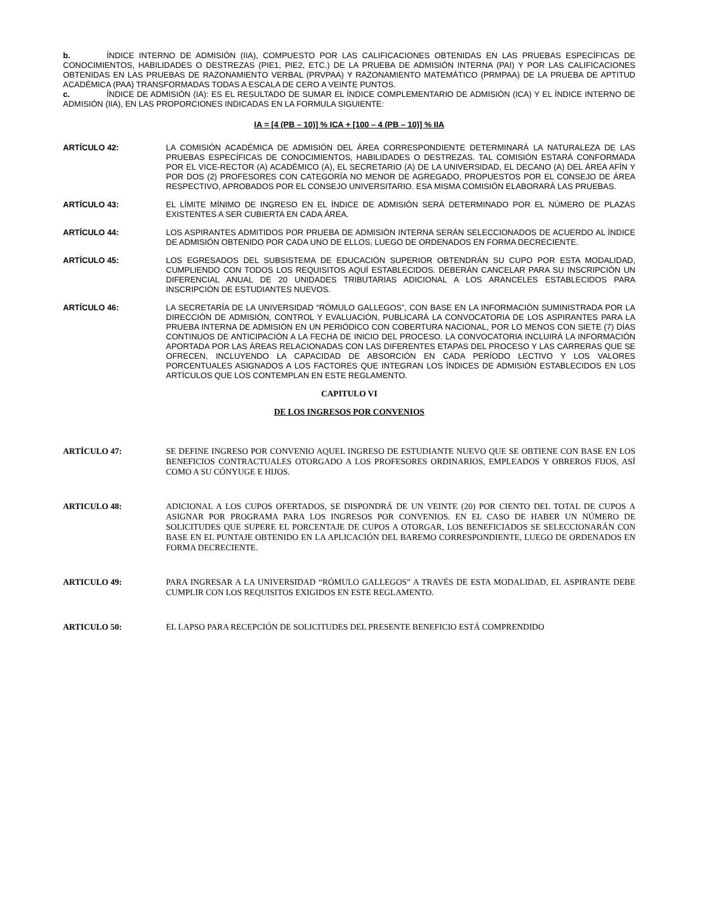b. ÍNDICE INTERNO DE ADMISIÓN (IIA), COMPUESTO POR LAS CALIFICACIONES OBTENIDAS EN LAS PRUEBAS ESPECÍFICAS DE CONOCIMIENTOS, HABILIDADES O DESTREZAS (PIE1, PIE2, ETC.) DE LA PRUEBA DE ADMISIÓN INTERNA (PAI) Y POR LAS CALIFICACIONES OBTENIDAS EN LAS PRUEBAS DE RAZONAMIENTO VERBAL (PRVPAA) Y RAZONAMIENTO MATEMÁTICO (PRMPAA) DE LA PRUEBA DE APTITUD ACADÉMICA (PAA) TRANSFORMADAS TODAS A ESCALA DE CERO A VEINTE PUNTOS.
c. ÍNDICE DE ADMISIÓN (IA): ES EL RESULTADO DE SUMAR EL ÍNDICE COMPLEMENTARIO DE ADMISIÓN (ICA) Y EL ÍNDICE INTERNO DE ADMISIÓN (IIA), EN LAS PROPORCIONES INDICADAS EN LA FORMULA SIGUIENTE:
IA = [4 (PB – 10)] % ICA + [100 – 4 (PB – 10)] % IIA
ARTÍCULO 42: LA COMISIÓN ACADÉMICA DE ADMISIÓN DEL ÁREA CORRESPONDIENTE DETERMINARÁ LA NATURALEZA DE LAS PRUEBAS ESPECÍFICAS DE CONOCIMIENTOS, HABILIDADES O DESTREZAS. TAL COMISIÓN ESTARÁ CONFORMADA POR EL VICE-RECTOR (A) ACADÉMICO (A), EL SECRETARIO (A) DE LA UNIVERSIDAD, EL DECANO (A) DEL ÁREA AFÍN Y POR DOS (2) PROFESORES CON CATEGORÍA NO MENOR DE AGREGADO, PROPUESTOS POR EL CONSEJO DE ÁREA RESPECTIVO, APROBADOS POR EL CONSEJO UNIVERSITARIO. ESA MISMA COMISIÓN ELABORARÁ LAS PRUEBAS.
ARTÍCULO 43: EL LÍMITE MÍNIMO DE INGRESO EN EL ÍNDICE DE ADMISIÓN SERÁ DETERMINADO POR EL NÚMERO DE PLAZAS EXISTENTES A SER CUBIERTA EN CADA ÁREA.
ARTÍCULO 44: LOS ASPIRANTES ADMITIDOS POR PRUEBA DE ADMISIÓN INTERNA SERÁN SELECCIONADOS DE ACUERDO AL ÍNDICE DE ADMISIÓN OBTENIDO POR CADA UNO DE ELLOS, LUEGO DE ORDENADOS EN FORMA DECRECIENTE.
ARTÍCULO 45: LOS EGRESADOS DEL SUBSISTEMA DE EDUCACIÓN SUPERIOR OBTENDRÁN SU CUPO POR ESTA MODALIDAD, CUMPLIENDO CON TODOS LOS REQUISITOS AQUÍ ESTABLECIDOS. DEBERÁN CANCELAR PARA SU INSCRIPCIÓN UN DIFERENCIAL ANUAL DE 20 UNIDADES TRIBUTARIAS ADICIONAL A LOS ARANCELES ESTABLECIDOS PARA INSCRIPCIÓN DE ESTUDIANTES NUEVOS.
ARTÍCULO 46: LA SECRETARÍA DE LA UNIVERSIDAD “RÓMULO GALLEGOS”, CON BASE EN LA INFORMACIÓN SUMINISTRADA POR LA DIRECCIÓN DE ADMISIÓN, CONTROL Y EVALUACIÓN, PUBLICARÁ LA CONVOCATORIA DE LOS ASPIRANTES PARA LA PRUEBA INTERNA DE ADMISIÓN EN UN PERIÓDICO CON COBERTURA NACIONAL, POR LO MENOS CON SIETE (7) DÍAS CONTINUOS DE ANTICIPACIÓN A LA FECHA DE INICIO DEL PROCESO. LA CONVOCATORIA INCLUIRÁ LA INFORMACIÓN APORTADA POR LAS ÁREAS RELACIONADAS CON LAS DIFERENTES ETAPAS DEL PROCESO Y LAS CARRERAS QUE SE OFRECEN, INCLUYENDO LA CAPACIDAD DE ABSORCIÓN EN CADA PERÍODO LECTIVO Y LOS VALORES PORCENTUALES ASIGNADOS A LOS FACTORES QUE INTEGRAN LOS ÍNDICES DE ADMISIÓN ESTABLECIDOS EN LOS ARTÍCULOS QUE LOS CONTEMPLAN EN ESTE REGLAMENTO.
CAPITULO VI
DE LOS INGRESOS POR CONVENIOS
ARTÍCULO 47: SE DEFINE INGRESO POR CONVENIO AQUEL INGRESO DE ESTUDIANTE NUEVO QUE SE OBTIENE CON BASE EN LOS BENEFICIOS CONTRACTUALES OTORGADO A LOS PROFESORES ORDINARIOS, EMPLEADOS Y OBREROS FIJOS, ASÍ COMO A SU CÓNYUGE E HIJOS.
ARTICULO 48: ADICIONAL A LOS CUPOS OFERTADOS, SE DISPONDRÁ DE UN VEINTE (20) POR CIENTO DEL TOTAL DE CUPOS A ASIGNAR POR PROGRAMA PARA LOS INGRESOS POR CONVENIOS. EN EL CASO DE HABER UN NÚMERO DE SOLICITUDES QUE SUPERE EL PORCENTAJE DE CUPOS A OTORGAR, LOS BENEFICIADOS SE SELECCIONARÁN CON BASE EN EL PUNTAJE OBTENIDO EN LA APLICACIÓN DEL BAREMO CORRESPONDIENTE, LUEGO DE ORDENADOS EN FORMA DECRECIENTE.
ARTICULO 49: PARA INGRESAR A LA UNIVERSIDAD “RÓMULO GALLEGOS” A TRAVÉS DE ESTA MODALIDAD, EL ASPIRANTE DEBE CUMPLIR CON LOS REQUISITOS EXIGIDOS EN ESTE REGLAMENTO.
ARTICULO 50: EL LAPSO PARA RECEPCIÓN DE SOLICITUDES DEL PRESENTE BENEFICIO ESTÁ COMPRENDIDO